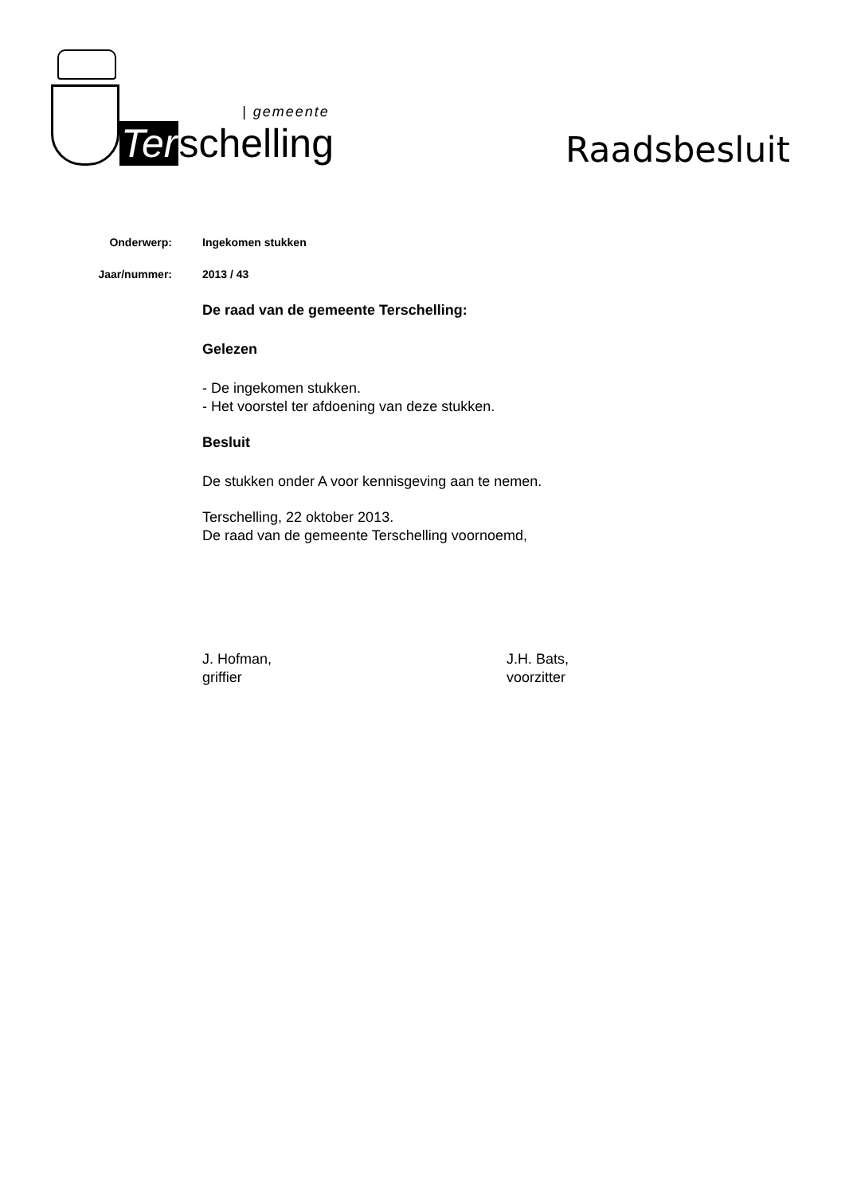| gemeente
Terschelling
Raadsbesluit
Onderwerp: Ingekomen stukken
Jaar/nummer: 2013 / 43
De raad van de gemeente Terschelling:
Gelezen
- De ingekomen stukken.
- Het voorstel ter afdoening van deze stukken.
Besluit
De stukken onder A voor kennisgeving aan te nemen.
Terschelling, 22 oktober 2013.
De raad van de gemeente Terschelling voornoemd,
J. Hofman,
griffier
J.H. Bats,
voorzitter